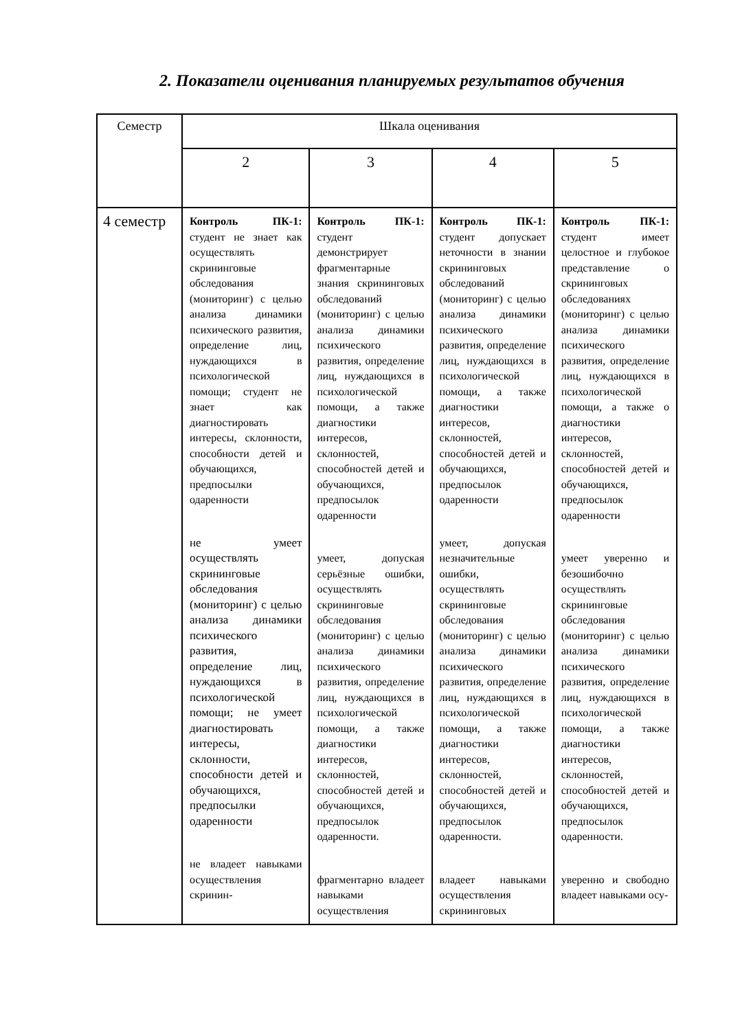2. Показатели оценивания планируемых результатов обучения
| Семестр | Шкала оценивания | | | |
| --- | --- | --- | --- | --- |
| | 2 | 3 | 4 | 5 |
| 4 семестр | Контроль ПК-1: студент не знает как осуществлять скрининговые обследования (мониторинг) с целью анализа динамики психического развития, определение лиц, нуждающихся в психологической помощи; студент не знает как диагностировать интересы, склонности, способности детей и обучающихся, предпосылки одаренности не умеет осуществлять скрининговые обследования (мониторинг) с целью анализа динамики психического развития, определение лиц, нуждающихся в психологической помощи; не умеет диагностировать интересы, склонности, способности детей и обучающихся, предпосылки одаренности не владеет навыками осуществления скринин- | Контроль ПК-1: студент демонстрирует фрагментарные знания скрининговых обследований (мониторинг) с целью анализа динамики психического развития, определение лиц, нуждающихся в психологической помощи, а также диагностики интересов, склонностей, способностей детей и обучающихся, предпосылок одаренности умеет, допуская серьёзные ошибки, осуществлять скрининговые обследования (мониторинг) с целью анализа динамики психического развития, определение лиц, нуждающихся в психологической помощи, а также диагностики интересов, склонностей, способностей детей и обучающихся, предпосылок одаренности. фрагментарно владеет навыками осуществления | Контроль ПК-1: студент допускает неточности в знании скрининговых обследований (мониторинг) с целью анализа динамики психического развития, определение лиц, нуждающихся в психологической помощи, а также диагностики интересов, склонностей, способностей детей и обучающихся, предпосылок одаренности умеет, допуская незначительные ошибки, осуществлять скрининговые обследования (мониторинг) с целью анализа динамики психического развития, определение лиц, нуждающихся в психологической помощи, а также диагностики интересов, склонностей, способностей детей и обучающихся, предпосылок одаренности. владеет навыками осуществления скрининговых | Контроль ПК-1: студент имеет целостное и глубокое представление о скрининговых обследованиях (мониторинг) с целью анализа динамики психического развития, определение лиц, нуждающихся в психологической помощи, а также о диагностики интересов, склонностей, способностей детей и обучающихся, предпосылок одаренности умеет уверенно и безошибочно осуществлять скрининговые обследования (мониторинг) с целью анализа динамики психического развития, определение лиц, нуждающихся в психологической помощи, а также диагностики интересов, склонностей, способностей детей и обучающихся, предпосылок одаренности. уверенно и свободно владеет навыками осу- |